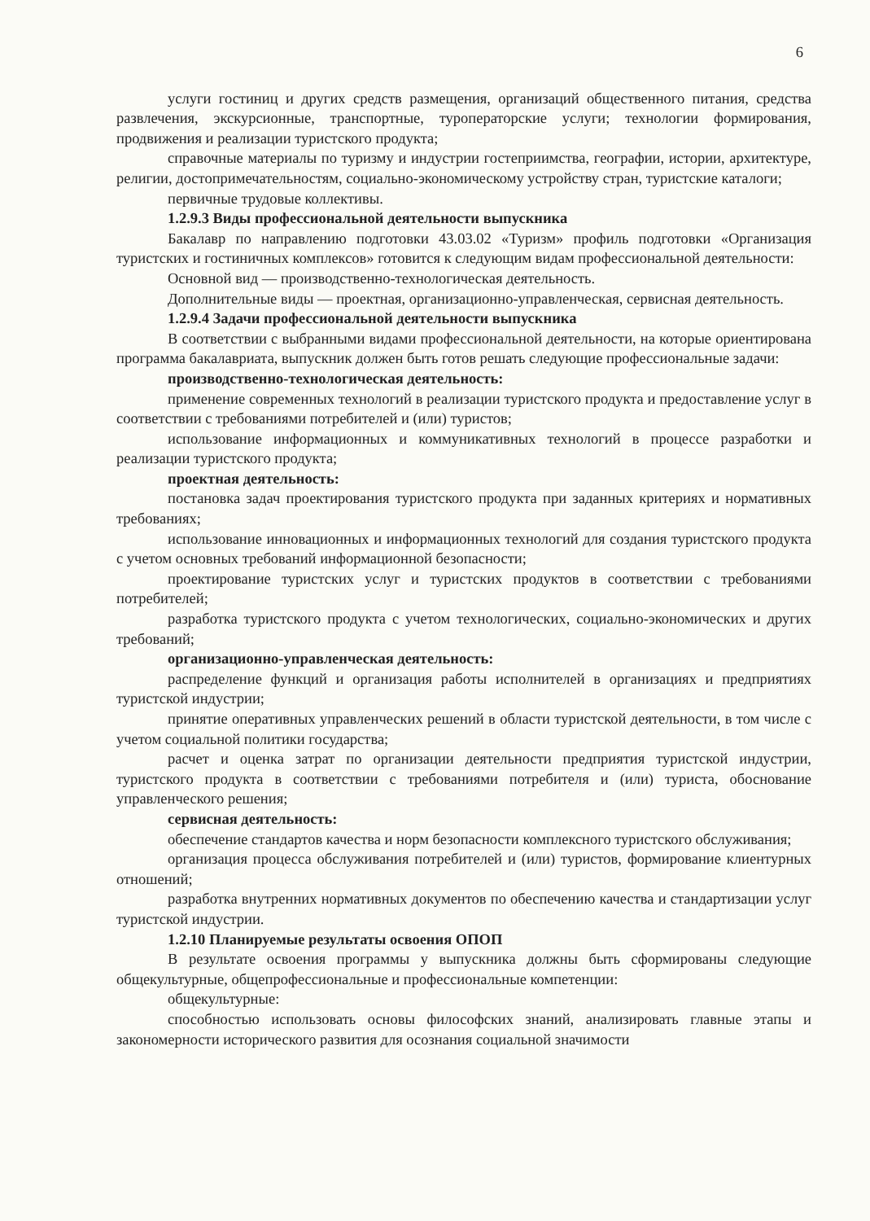6
услуги гостиниц и других средств размещения, организаций общественного питания, средства развлечения, экскурсионные, транспортные, туроператорские услуги; технологии формирования, продвижения и реализации туристского продукта;
справочные материалы по туризму и индустрии гостеприимства, географии, истории, архитектуре, религии, достопримечательностям, социально-экономическому устройству стран, туристские каталоги;
первичные трудовые коллективы.
1.2.9.3 Виды профессиональной деятельности выпускника
Бакалавр по направлению подготовки 43.03.02 «Туризм» профиль подготовки «Организация туристских и гостиничных комплексов» готовится к следующим видам профессиональной деятельности:
Основной вид — производственно-технологическая деятельность.
Дополнительные виды — проектная, организационно-управленческая, сервисная деятельность.
1.2.9.4 Задачи профессиональной деятельности выпускника
В соответствии с выбранными видами профессиональной деятельности, на которые ориентирована программа бакалавриата, выпускник должен быть готов решать следующие профессиональные задачи:
производственно-технологическая деятельность:
применение современных технологий в реализации туристского продукта и предоставление услуг в соответствии с требованиями потребителей и (или) туристов;
использование информационных и коммуникативных технологий в процессе разработки и реализации туристского продукта;
проектная деятельность:
постановка задач проектирования туристского продукта при заданных критериях и нормативных требованиях;
использование инновационных и информационных технологий для создания туристского продукта с учетом основных требований информационной безопасности;
проектирование туристских услуг и туристских продуктов в соответствии с требованиями потребителей;
разработка туристского продукта с учетом технологических, социально-экономических и других требований;
организационно-управленческая деятельность:
распределение функций и организация работы исполнителей в организациях и предприятиях туристской индустрии;
принятие оперативных управленческих решений в области туристской деятельности, в том числе с учетом социальной политики государства;
расчет и оценка затрат по организации деятельности предприятия туристской индустрии, туристского продукта в соответствии с требованиями потребителя и (или) туриста, обоснование управленческого решения;
сервисная деятельность:
обеспечение стандартов качества и норм безопасности комплексного туристского обслуживания;
организация процесса обслуживания потребителей и (или) туристов, формирование клиентурных отношений;
разработка внутренних нормативных документов по обеспечению качества и стандартизации услуг туристской индустрии.
1.2.10 Планируемые результаты освоения ОПОП
В результате освоения программы у выпускника должны быть сформированы следующие общекультурные, общепрофессиональные и профессиональные компетенции:
общекультурные:
способностью использовать основы философских знаний, анализировать главные этапы и закономерности исторического развития для осознания социальной значимости